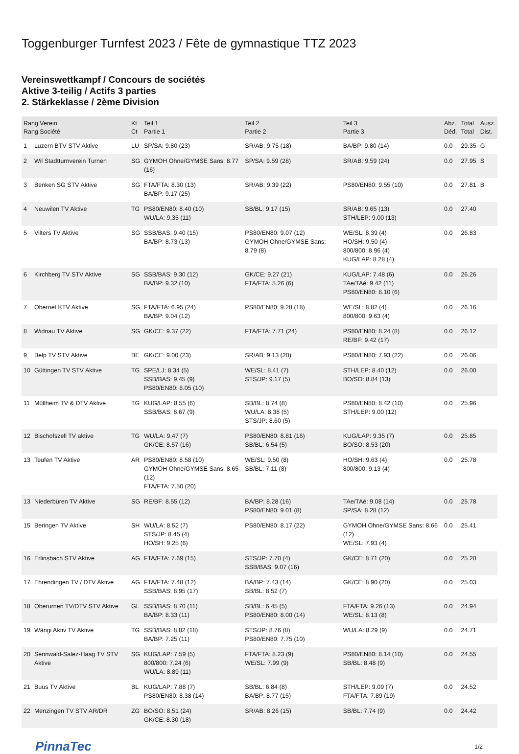Toggenburger Turnfest 2023 / Fête de gymnastique TTZ 2023
Vereinswettkampf / Concours de sociétés
Aktive 3-teilig / Actifs 3 parties
2. Stärkeklasse / 2ème Division
| Rang Verein Rang Société | | Kt Ct | Teil 1 Partie 1 | Teil 2 Partie 2 | Teil 3 Partie 3 | Abz. Déd. | Total Total | Ausz. Dist. |
| --- | --- | --- | --- | --- | --- | --- | --- | --- |
| 1 | Luzern BTV STV Aktive | LU | SP/SA: 9.80 (23) | SR/AB: 9.75 (18) | BA/BP: 9.80 (14) | 0.0 | 29.35 | G |
| 2 | Wil Stadtturnverein Turnen | SG | GYMOH Ohne/GYMSE Sans: 8.77 (16) | SP/SA: 9.59 (28) | SR/AB: 9.59 (24) | 0.0 | 27.95 | S |
| 3 | Benken SG STV Aktive | SG | FTA/FTA: 8.30 (13) BA/BP: 9.17 (25) | SR/AB: 9.39 (22) | PS80/EN80: 9.55 (10) | 0.0 | 27.81 | B |
| 4 | Neuwilen TV Aktive | TG | PS80/EN80: 8.40 (10) WU/LA: 9.35 (11) | SB/BL: 9.17 (15) | SR/AB: 9.65 (13) STH/LEP: 9.00 (13) | 0.0 | 27.40 | |
| 5 | Vilters TV Aktive | SG | SSB/BAS: 9.40 (15) BA/BP: 8.73 (13) | PS80/EN80: 9.07 (12) GYMOH Ohne/GYMSE Sans: 8.79 (8) | WE/SL: 8.39 (4) HO/SH: 9.50 (4) 800/800: 8.96 (4) KUG/LAP: 8.28 (4) | 0.0 | 26.83 | |
| 6 | Kirchberg TV STV Aktive | SG | SSB/BAS: 9.30 (12) BA/BP: 9.32 (10) | GK/CE: 9.27 (21) FTA/FTA: 5.26 (6) | KUG/LAP: 7.48 (6) TAe/TAé: 9.42 (11) PS80/EN80: 8.10 (6) | 0.0 | 26.26 | |
| 7 | Oberriet KTV Aktive | SG | FTA/FTA: 6.95 (24) BA/BP: 9.04 (12) | PS80/EN80: 9.28 (18) | WE/SL: 8.82 (4) 800/800: 9.63 (4) | 0.0 | 26.16 | |
| 8 | Widnau TV Aktive | SG | GK/CE: 9.37 (22) | FTA/FTA: 7.71 (24) | PS80/EN80: 8.24 (8) RE/BF: 9.42 (17) | 0.0 | 26.12 | |
| 9 | Belp TV STV Aktive | BE | GK/CE: 9.00 (23) | SR/AB: 9.13 (20) | PS80/EN80: 7.93 (22) | 0.0 | 26.06 | |
| 10 | Güttingen TV STV Aktive | TG | SPE/LJ: 8.34 (5) SSB/BAS: 9.45 (9) PS80/EN80: 8.05 (10) | WE/SL: 8.41 (7) STS/JP: 9.17 (5) | STH/LEP: 8.40 (12) BO/SO: 8.84 (13) | 0.0 | 26.00 | |
| 11 | Müllheim TV & DTV Aktive | TG | KUG/LAP: 8.55 (6) SSB/BAS: 8.67 (9) | SB/BL: 8.74 (8) WU/LA: 8.38 (5) STS/JP: 8.60 (5) | PS80/EN80: 8.42 (10) STH/LEP: 9.00 (12) | 0.0 | 25.96 | |
| 12 | Bischofszell TV aktive | TG | WU/LA: 9.47 (7) GK/CE: 8.57 (16) | PS80/EN80: 8.81 (16) SB/BL: 6.54 (5) | KUG/LAP: 9.35 (7) BO/SO: 8.53 (20) | 0.0 | 25.85 | |
| 13 | Teufen TV Aktive | AR | PS80/EN80: 8.58 (10) GYMOH Ohne/GYMSE Sans: 8.65 (12) FTA/FTA: 7.50 (20) | WE/SL: 9.50 (8) SB/BL: 7.11 (8) | HO/SH: 9.63 (4) 800/800: 9.13 (4) | 0.0 | 25.78 | |
| 13 | Niederbüren TV Aktive | SG | RE/BF: 8.55 (12) | BA/BP: 8.28 (16) PS80/EN80: 9.01 (8) | TAe/TAé: 9.08 (14) SP/SA: 8.28 (12) | 0.0 | 25.78 | |
| 15 | Beringen TV Aktive | SH | WU/LA: 8.52 (7) STS/JP: 8.45 (4) HO/SH: 9.25 (6) | PS80/EN80: 8.17 (22) | GYMOH Ohne/GYMSE Sans: 8.66 (12) WE/SL: 7.93 (4) | 0.0 | 25.41 | |
| 16 | Erlinsbach STV Aktive | AG | FTA/FTA: 7.69 (15) | STS/JP: 7.70 (4) SSB/BAS: 9.07 (16) | GK/CE: 8.71 (20) | 0.0 | 25.20 | |
| 17 | Ehrendingen TV / DTV Aktive | AG | FTA/FTA: 7.48 (12) SSB/BAS: 8.95 (17) | BA/BP: 7.43 (14) SB/BL: 8.52 (7) | GK/CE: 8.90 (20) | 0.0 | 25.03 | |
| 18 | Oberurnen TV/DTV STV Aktive | GL | SSB/BAS: 8.70 (11) BA/BP: 8.33 (11) | SB/BL: 6.45 (5) PS80/EN80: 8.00 (14) | FTA/FTA: 9.26 (13) WE/SL: 8.13 (8) | 0.0 | 24.94 | |
| 19 | Wängi Aktiv TV Aktive | TG | SSB/BAS: 8.82 (18) BA/BP: 7.25 (11) | STS/JP: 8.76 (8) PS80/EN80: 7.75 (10) | WU/LA: 8.29 (9) | 0.0 | 24.71 | |
| 20 | Sennwald-Salez-Haag TV STV Aktive | SG | KUG/LAP: 7.59 (5) 800/800: 7.24 (6) WU/LA: 8.89 (11) | FTA/FTA: 8.23 (9) WE/SL: 7.99 (9) | PS80/EN80: 8.14 (10) SB/BL: 8.48 (9) | 0.0 | 24.55 | |
| 21 | Buus TV Aktive | BL | KUG/LAP: 7.88 (7) PS80/EN80: 8.38 (14) | SB/BL: 6.84 (8) BA/BP: 8.77 (15) | STH/LEP: 9.09 (7) FTA/FTA: 7.89 (19) | 0.0 | 24.52 | |
| 22 | Menzingen TV STV AR/DR | ZG | BO/SO: 8.51 (24) GK/CE: 8.30 (18) | SR/AB: 8.26 (15) | SB/BL: 7.74 (9) | 0.0 | 24.42 | |
PinnaTec 1/2